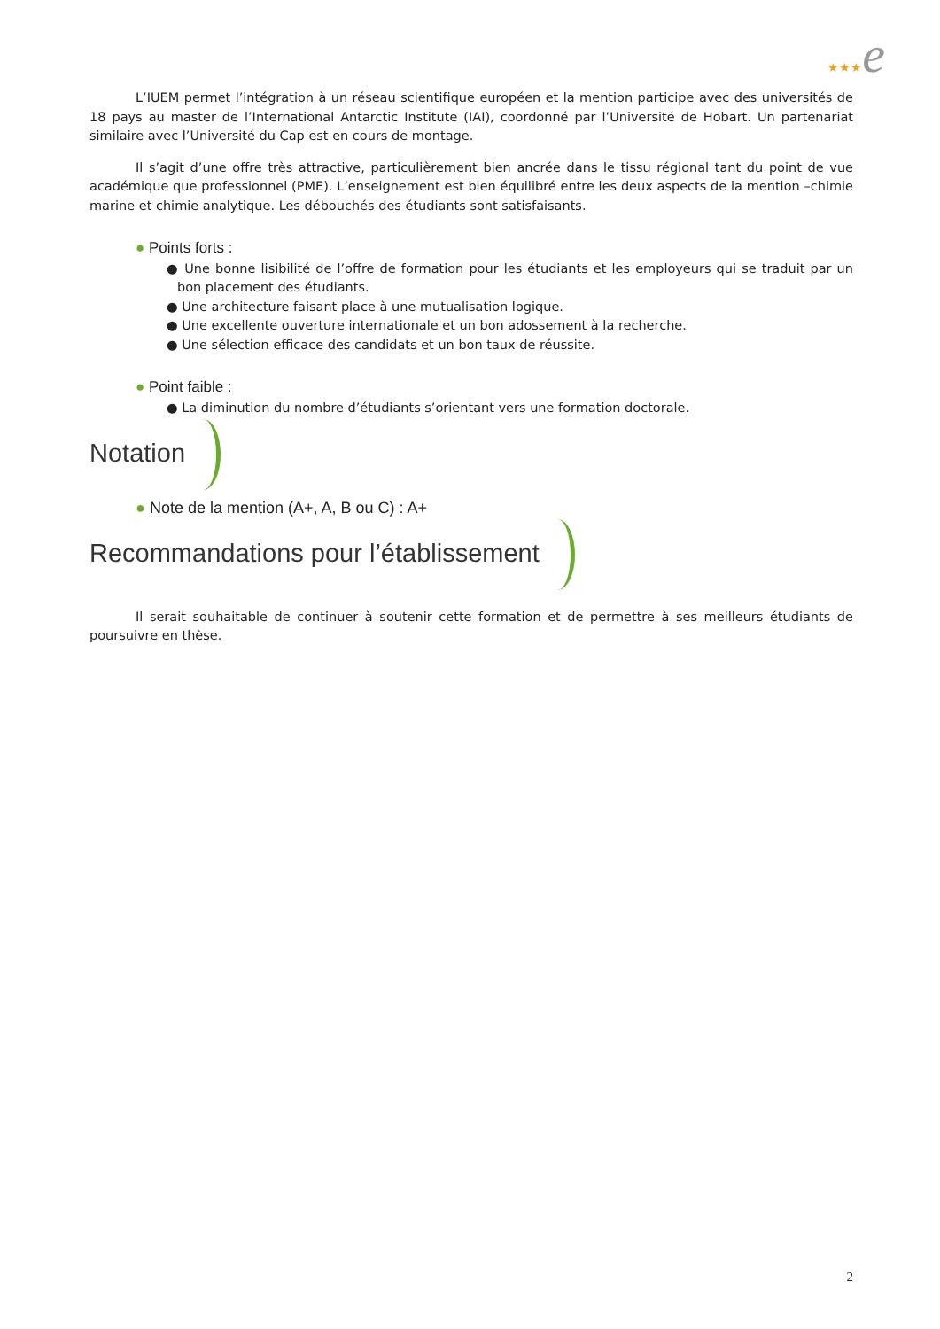★★★e
L’IUEM permet l’intégration à un réseau scientifique européen et la mention participe avec des universités de 18 pays au master de l’International Antarctic Institute (IAI), coordonné par l’Université de Hobart. Un partenariat similaire avec l’Université du Cap est en cours de montage.
Il s’agit d’une offre très attractive, particulièrement bien ancrée dans le tissu régional tant du point de vue académique que professionnel (PME). L’enseignement est bien équilibré entre les deux aspects de la mention –chimie marine et chimie analytique. Les débouchés des étudiants sont satisfaisants.
● Points forts :
● Une bonne lisibilité de l’offre de formation pour les étudiants et les employeurs qui se traduit par un bon placement des étudiants.
● Une architecture faisant place à une mutualisation logique.
● Une excellente ouverture internationale et un bon adossement à la recherche.
● Une sélection efficace des candidats et un bon taux de réussite.
● Point faible :
● La diminution du nombre d’étudiants s’orientant vers une formation doctorale.
Notation
● Note de la mention (A+, A, B ou C) : A+
Recommandations pour l’établissement
Il serait souhaitable de continuer à soutenir cette formation et de permettre à ses meilleurs étudiants de poursuivre en thèse.
2